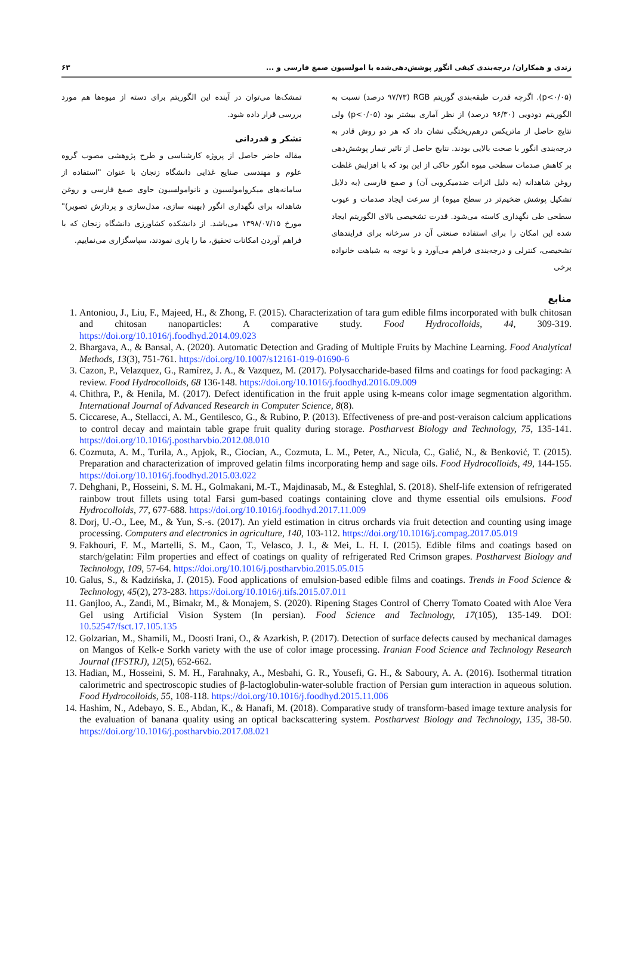زندی و همکاران/ درجه‌بندی کیفی انگور پوشش‌دهی‌شده با امولسیون صمغ فارسی و ... ۶۳
(p<۰/۰۵). اگرچه قدرت طبقه‌بندی گوریتم RGB (۹۷/۷۳ درصد) نسبت به الگوریتم دودویی (۹۶/۳۰ درصد) از نظر آماری بیشتر بود (p<۰/۰۵) ولی نتایج حاصل از ماتریکس درهم‌ریختگی نشان داد که هر دو روش قادر به درجه‌بندی انگور با صحت بالایی بودند. نتایج حاصل از تاثیر تیمار پوشش‌دهی بر کاهش صدمات سطحی میوه انگور حاکی از این بود که با افزایش غلظت روغن شاهدانه (به دلیل اثرات ضدمیکروبی آن) و صمغ فارسی (به دلایل تشکیل پوشش ضخیم‌تر در سطح میوه) از سرعت ایجاد صدمات و عیوب سطحی طی نگهداری کاسته می‌شود. قدرت تشخیصی بالای الگوریتم ایجاد شده این امکان را برای استفاده صنعتی آن در سرخانه برای فرایندهای تشخیصی، کنترلی و درجه‌بندی فراهم می‌آورد و با توجه به شباهت خانواده برخی
تمشک‌ها می‌توان در آینده این الگوریتم برای دسته از میوه‌ها هم مورد بررسی قرار داده شود.
تشکر و قدردانی
مقاله حاضر حاصل از پروژه کارشناسی و طرح پژوهشی مصوب گروه علوم و مهندسی صنایع غذایی دانشگاه زنجان با عنوان "استفاده از سامانه‌های میکروامولسیون و نانوامولسیون حاوی صمغ فارسی و روغن شاهدانه برای نگهداری انگور (بهینه سازی، مدل‌سازی و پردازش تصویر)" مورخ ۱۳۹۸/۰۷/۱۵ می‌باشد. از دانشکده کشاورزی دانشگاه زنجان که با فراهم آوردن امکانات تحقیق، ما را یاری نمودند، سپاسگزاری می‌نماییم.
منابع
1. Antoniou, J., Liu, F., Majeed, H., & Zhong, F. (2015). Characterization of tara gum edible films incorporated with bulk chitosan and chitosan nanoparticles: A comparative study. Food Hydrocolloids, 44, 309-319. https://doi.org/10.1016/j.foodhyd.2014.09.023
2. Bhargava, A., & Bansal, A. (2020). Automatic Detection and Grading of Multiple Fruits by Machine Learning. Food Analytical Methods, 13(3), 751-761. https://doi.org/10.1007/s12161-019-01690-6
3. Cazon, P., Velazquez, G., Ramírez, J. A., & Vazquez, M. (2017). Polysaccharide-based films and coatings for food packaging: A review. Food Hydrocolloids, 68 136-148. https://doi.org/10.1016/j.foodhyd.2016.09.009
4. Chithra, P., & Henila, M. (2017). Defect identification in the fruit apple using k-means color image segmentation algorithm. International Journal of Advanced Research in Computer Science, 8(8).
5. Ciccarese, A., Stellacci, A. M., Gentilesco, G., & Rubino, P. (2013). Effectiveness of pre-and post-veraison calcium applications to control decay and maintain table grape fruit quality during storage. Postharvest Biology and Technology, 75, 135-141. https://doi.org/10.1016/j.postharvbio.2012.08.010
6. Cozmuta, A. M., Turila, A., Apjok, R., Ciocian, A., Cozmuta, L. M., Peter, A., Nicula, C., Galić, N., & Benković, T. (2015). Preparation and characterization of improved gelatin films incorporating hemp and sage oils. Food Hydrocolloids, 49, 144-155. https://doi.org/10.1016/j.foodhyd.2015.03.022
7. Dehghani, P., Hosseini, S. M. H., Golmakani, M.-T., Majdinasab, M., & Esteghlal, S. (2018). Shelf-life extension of refrigerated rainbow trout fillets using total Farsi gum-based coatings containing clove and thyme essential oils emulsions. Food Hydrocolloids, 77, 677-688. https://doi.org/10.1016/j.foodhyd.2017.11.009
8. Dorj, U.-O., Lee, M., & Yun, S.-s. (2017). An yield estimation in citrus orchards via fruit detection and counting using image processing. Computers and electronics in agriculture, 140, 103-112. https://doi.org/10.1016/j.compag.2017.05.019
9. Fakhouri, F. M., Martelli, S. M., Caon, T., Velasco, J. I., & Mei, L. H. I. (2015). Edible films and coatings based on starch/gelatin: Film properties and effect of coatings on quality of refrigerated Red Crimson grapes. Postharvest Biology and Technology, 109, 57-64. https://doi.org/10.1016/j.postharvbio.2015.05.015
10. Galus, S., & Kadzińska, J. (2015). Food applications of emulsion-based edible films and coatings. Trends in Food Science & Technology, 45(2), 273-283. https://doi.org/10.1016/j.tifs.2015.07.011
11. Ganjloo, A., Zandi, M., Bimakr, M., & Monajem, S. (2020). Ripening Stages Control of Cherry Tomato Coated with Aloe Vera Gel using Artificial Vision System (In persian). Food Science and Technology, 17(105), 135-149. DOI: 10.52547/fsct.17.105.135
12. Golzarian, M., Shamili, M., Doosti Irani, O., & Azarkish, P. (2017). Detection of surface defects caused by mechanical damages on Mangos of Kelk-e Sorkh variety with the use of color image processing. Iranian Food Science and Technology Research Journal (IFSTRJ), 12(5), 652-662.
13. Hadian, M., Hosseini, S. M. H., Farahnaky, A., Mesbahi, G. R., Yousefi, G. H., & Saboury, A. A. (2016). Isothermal titration calorimetric and spectroscopic studies of β-lactoglobulin-water-soluble fraction of Persian gum interaction in aqueous solution. Food Hydrocolloids, 55, 108-118. https://doi.org/10.1016/j.foodhyd.2015.11.006
14. Hashim, N., Adebayo, S. E., Abdan, K., & Hanafi, M. (2018). Comparative study of transform-based image texture analysis for the evaluation of banana quality using an optical backscattering system. Postharvest Biology and Technology, 135, 38-50. https://doi.org/10.1016/j.postharvbio.2017.08.021